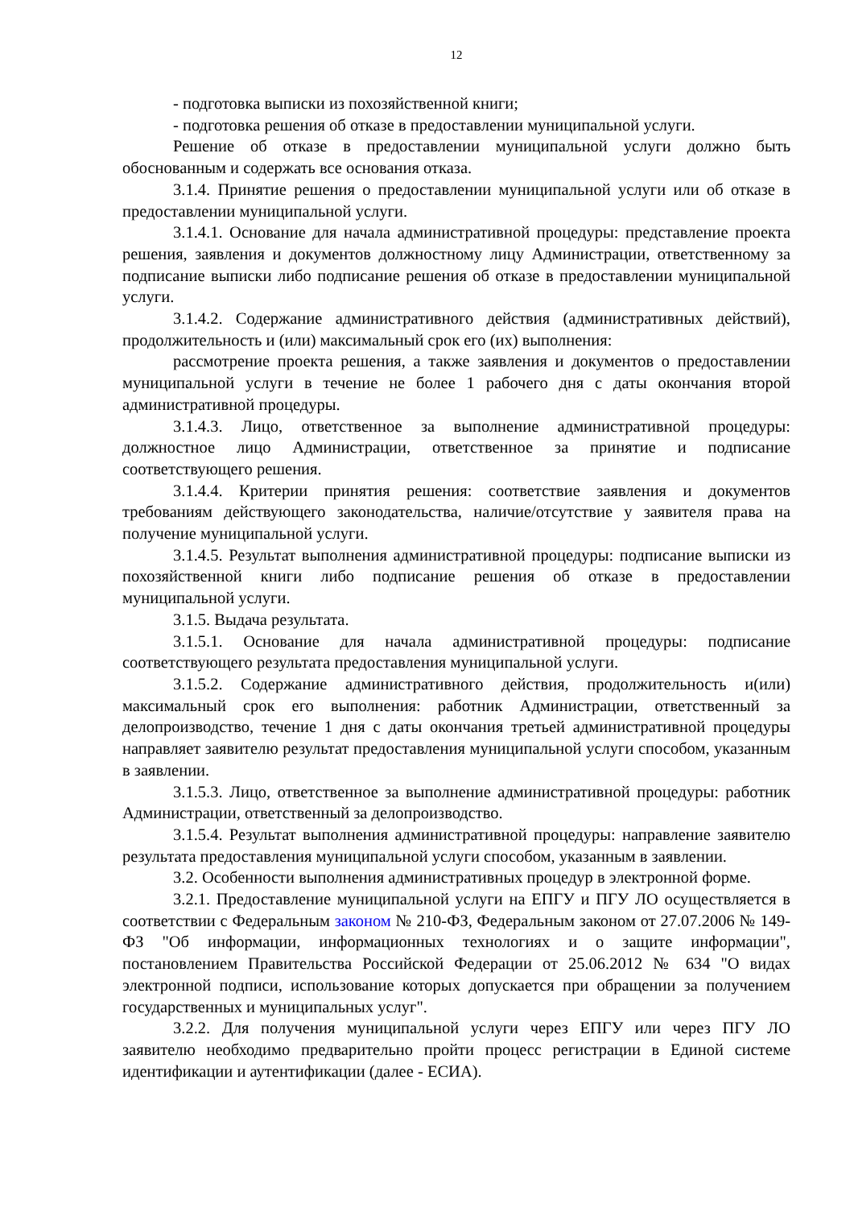12
- подготовка выписки из похозяйственной книги;
- подготовка решения об отказе в предоставлении муниципальной услуги.
Решение об отказе в предоставлении муниципальной услуги должно быть обоснованным и содержать все основания отказа.
3.1.4. Принятие решения о предоставлении муниципальной услуги или об отказе в предоставлении муниципальной услуги.
3.1.4.1. Основание для начала административной процедуры: представление проекта решения, заявления и документов должностному лицу Администрации, ответственному за подписание выписки либо подписание решения об отказе в предоставлении муниципальной услуги.
3.1.4.2. Содержание административного действия (административных действий), продолжительность и (или) максимальный срок его (их) выполнения:
рассмотрение проекта решения, а также заявления и документов о предоставлении муниципальной услуги в течение не более 1 рабочего дня с даты окончания второй административной процедуры.
3.1.4.3. Лицо, ответственное за выполнение административной процедуры: должностное лицо Администрации, ответственное за принятие и подписание соответствующего решения.
3.1.4.4. Критерии принятия решения: соответствие заявления и документов требованиям действующего законодательства, наличие/отсутствие у заявителя права на получение муниципальной услуги.
3.1.4.5. Результат выполнения административной процедуры: подписание выписки из похозяйственной книги либо подписание решения об отказе в предоставлении муниципальной услуги.
3.1.5. Выдача результата.
3.1.5.1. Основание для начала административной процедуры: подписание соответствующего результата предоставления муниципальной услуги.
3.1.5.2. Содержание административного действия, продолжительность и(или) максимальный срок его выполнения: работник Администрации, ответственный за делопроизводство, течение 1 дня с даты окончания третьей административной процедуры направляет заявителю результат предоставления муниципальной услуги способом, указанным в заявлении.
3.1.5.3. Лицо, ответственное за выполнение административной процедуры: работник Администрации, ответственный за делопроизводство.
3.1.5.4. Результат выполнения административной процедуры: направление заявителю результата предоставления муниципальной услуги способом, указанным в заявлении.
3.2. Особенности выполнения административных процедур в электронной форме.
3.2.1. Предоставление муниципальной услуги на ЕПГУ и ПГУ ЛО осуществляется в соответствии с Федеральным законом № 210-ФЗ, Федеральным законом от 27.07.2006 № 149-ФЗ "Об информации, информационных технологиях и о защите информации", постановлением Правительства Российской Федерации от 25.06.2012 № 634 "О видах электронной подписи, использование которых допускается при обращении за получением государственных и муниципальных услуг".
3.2.2. Для получения муниципальной услуги через ЕПГУ или через ПГУ ЛО заявителю необходимо предварительно пройти процесс регистрации в Единой системе идентификации и аутентификации (далее - ЕСИА).